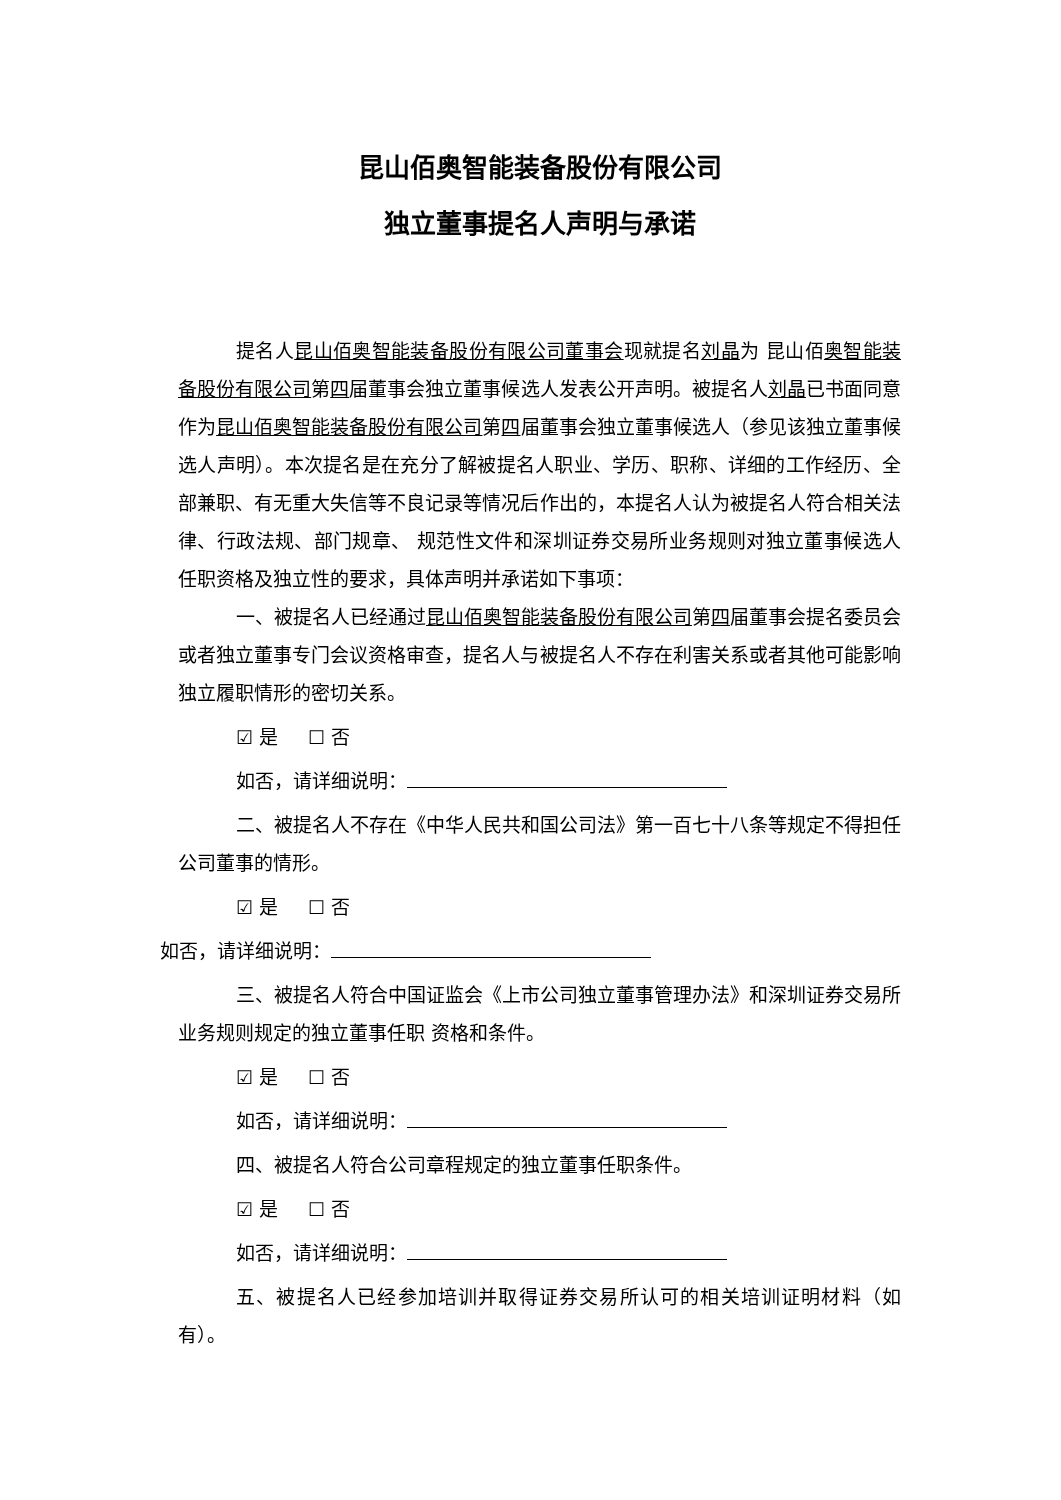昆山佰奥智能装备股份有限公司
独立董事提名人声明与承诺
提名人昆山佰奥智能装备股份有限公司董事会现就提名刘晶为 昆山佰奥智能装备股份有限公司第四届董事会独立董事候选人发表公开声明。被提名人刘晶已书面同意作为昆山佰奥智能装备股份有限公司第四届董事会独立董事候选人（参见该独立董事候选人声明）。本次提名是在充分了解被提名人职业、学历、职称、详细的工作经历、全部兼职、有无重大失信等不良记录等情况后作出的，本提名人认为被提名人符合相关法律、行政法规、部门规章、 规范性文件和深圳证券交易所业务规则对独立董事候选人 任职资格及独立性的要求，具体声明并承诺如下事项：
一、被提名人已经通过昆山佰奥智能装备股份有限公司第四届董事会提名委员会或者独立董事专门会议资格审查，提名人与被提名人不存在利害关系或者其他可能影响独立履职情形的密切关系。
☑ 是 ☐ 否
如否，请详细说明：
二、被提名人不存在《中华人民共和国公司法》第一百七十八条等规定不得担任公司董事的情形。
☑ 是 ☐ 否
如否，请详细说明：
三、被提名人符合中国证监会《上市公司独立董事管理办法》和深圳证券交易所业务规则规定的独立董事任职 资格和条件。
☑ 是 ☐ 否
如否，请详细说明：
四、被提名人符合公司章程规定的独立董事任职条件。
☑ 是 ☐ 否
如否，请详细说明：
五、被提名人已经参加培训并取得证券交易所认可的相关培训证明材料（如有）。